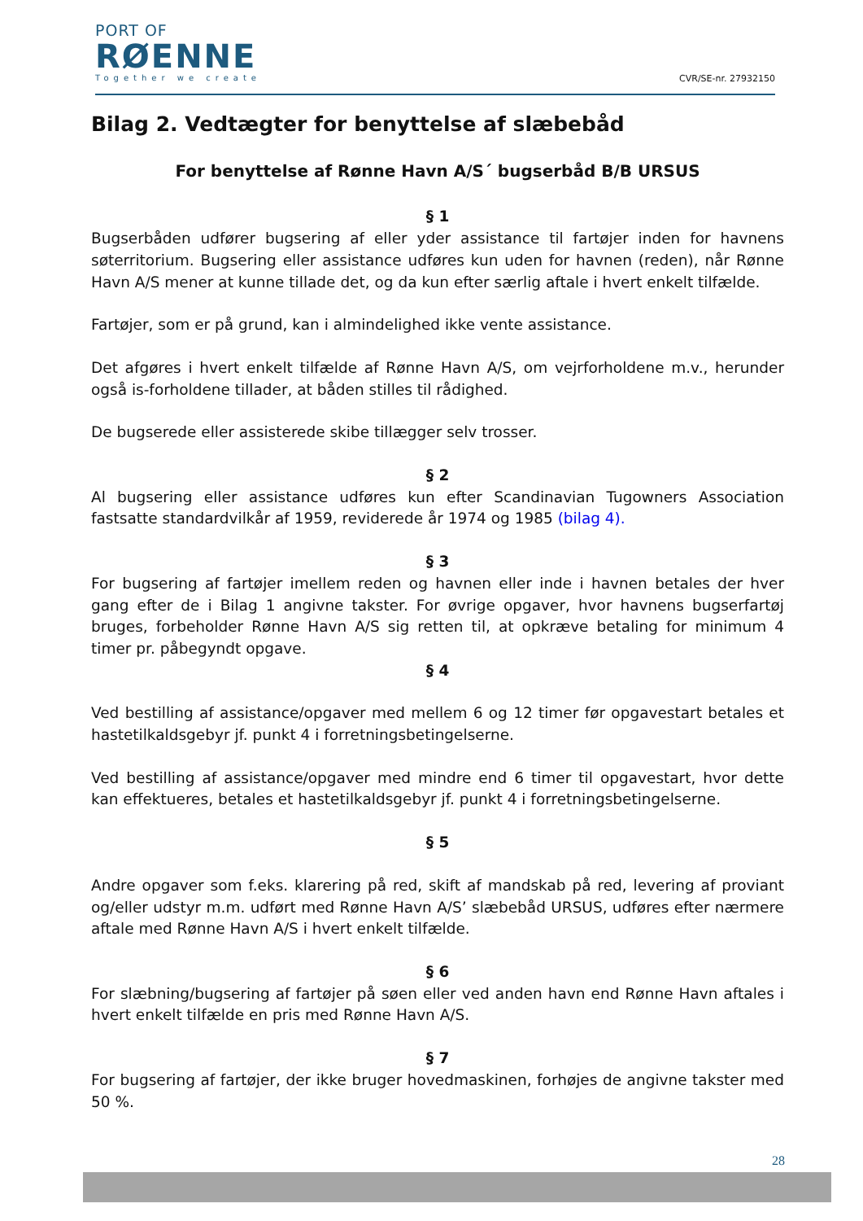PORT OF
RØENNE
Together we create
CVR/SE-nr. 27932150
Bilag 2. Vedtægter for benyttelse af slæbebåd
For benyttelse af Rønne Havn A/S´ bugserbåd B/B URSUS
§ 1
Bugserbåden udfører bugsering af eller yder assistance til fartøjer inden for havnens søterritorium. Bugsering eller assistance udføres kun uden for havnen (reden), når Rønne Havn A/S mener at kunne tillade det, og da kun efter særlig aftale i hvert enkelt tilfælde.
Fartøjer, som er på grund, kan i almindelighed ikke vente assistance.
Det afgøres i hvert enkelt tilfælde af Rønne Havn A/S, om vejrforholdene m.v., herunder også is-forholdene tillader, at båden stilles til rådighed.
De bugserede eller assisterede skibe tillægger selv trosser.
§ 2
Al bugsering eller assistance udføres kun efter Scandinavian Tugowners Association fastsatte standardvilkår af 1959, reviderede år 1974 og 1985 (bilag 4).
§ 3
For bugsering af fartøjer imellem reden og havnen eller inde i havnen betales der hver gang efter de i Bilag 1 angivne takster. For øvrige opgaver, hvor havnens bugserfartøj bruges, forbeholder Rønne Havn A/S sig retten til, at opkræve betaling for minimum 4 timer pr. påbegyndt opgave.
§ 4
Ved bestilling af assistance/opgaver med mellem 6 og 12 timer før opgavestart betales et hastetilkaldsgebyr jf. punkt 4 i forretningsbetingelserne.
Ved bestilling af assistance/opgaver med mindre end 6 timer til opgavestart, hvor dette kan effektueres, betales et hastetilkaldsgebyr jf. punkt 4 i forretningsbetingelserne.
§ 5
Andre opgaver som f.eks. klarering på red, skift af mandskab på red, levering af proviant og/eller udstyr m.m. udført med Rønne Havn A/S’ slæbebåd URSUS, udføres efter nærmere aftale med Rønne Havn A/S i hvert enkelt tilfælde.
§ 6
For slæbning/bugsering af fartøjer på søen eller ved anden havn end Rønne Havn aftales i hvert enkelt tilfælde en pris med Rønne Havn A/S.
§ 7
For bugsering af fartøjer, der ikke bruger hovedmaskinen, forhøjes de angivne takster med 50 %.
28